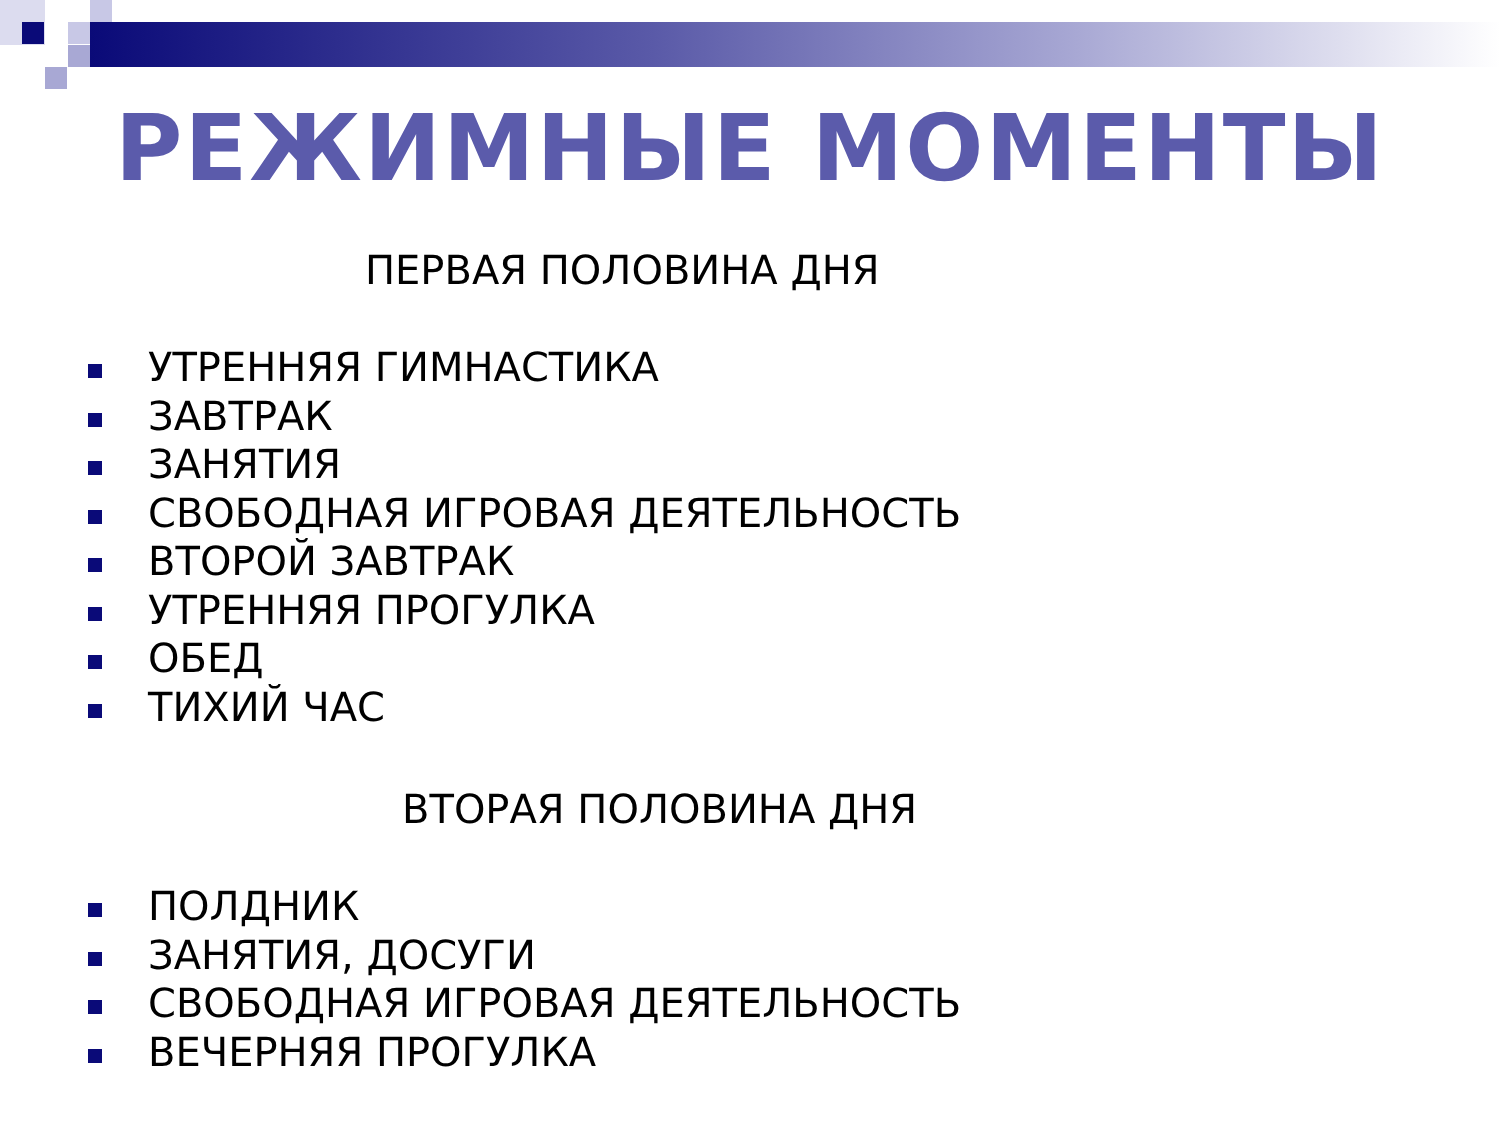РЕЖИМНЫЕ МОМЕНТЫ
ПЕРВАЯ ПОЛОВИНА ДНЯ
УТРЕННЯЯ ГИМНАСТИКА
ЗАВТРАК
ЗАНЯТИЯ
СВОБОДНАЯ ИГРОВАЯ ДЕЯТЕЛЬНОСТЬ
ВТОРОЙ ЗАВТРАК
УТРЕННЯЯ ПРОГУЛКА
ОБЕД
ТИХИЙ ЧАС
ВТОРАЯ ПОЛОВИНА ДНЯ
ПОЛДНИК
ЗАНЯТИЯ, ДОСУГИ
СВОБОДНАЯ ИГРОВАЯ ДЕЯТЕЛЬНОСТЬ
ВЕЧЕРНЯЯ ПРОГУЛКА